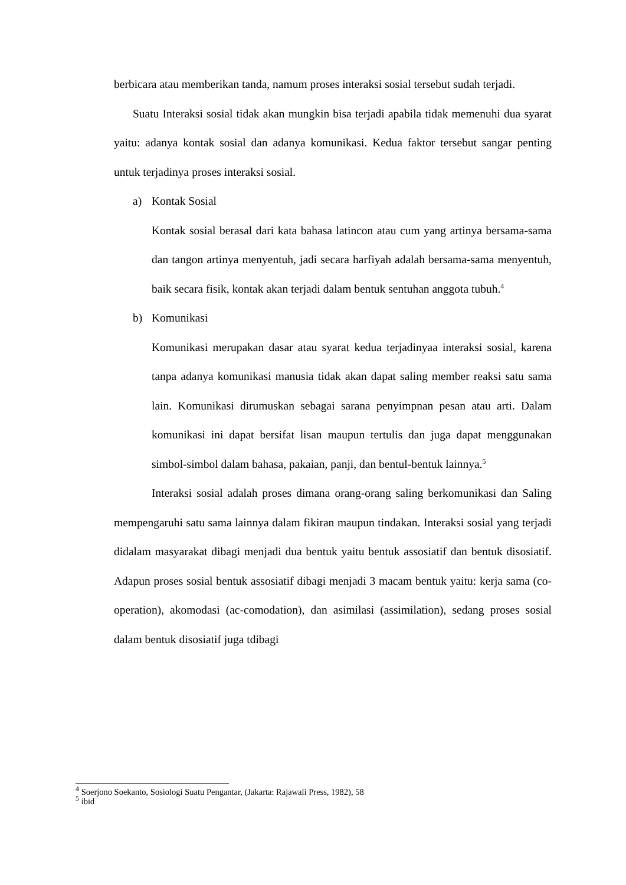berbicara atau memberikan tanda, namum proses interaksi sosial tersebut sudah terjadi.
Suatu Interaksi sosial tidak akan mungkin bisa terjadi apabila tidak memenuhi dua syarat yaitu: adanya kontak sosial dan adanya komunikasi. Kedua faktor tersebut sangar penting untuk terjadinya proses interaksi sosial.
a) Kontak Sosial
Kontak sosial berasal dari kata bahasa latincon atau cum yang artinya bersama-sama dan tangon artinya menyentuh, jadi secara harfiyah adalah bersama-sama menyentuh, baik secara fisik, kontak akan terjadi dalam bentuk sentuhan anggota tubuh.<sup>4</sup>
b) Komunikasi
Komunikasi merupakan dasar atau syarat kedua terjadinyaa interaksi sosial, karena tanpa adanya komunikasi manusia tidak akan dapat saling member reaksi satu sama lain. Komunikasi dirumuskan sebagai sarana penyimpnan pesan atau arti. Dalam komunikasi ini dapat bersifat lisan maupun tertulis dan juga dapat menggunakan simbol-simbol dalam bahasa, pakaian, panji, dan bentul-bentuk lainnya.<sup>5</sup>
Interaksi sosial adalah proses dimana orang-orang saling berkomunikasi dan Saling mempengaruhi satu sama lainnya dalam fikiran maupun tindakan. Interaksi sosial yang terjadi didalam masyarakat dibagi menjadi dua bentuk yaitu bentuk assosiatif dan bentuk disosiatif. Adapun proses sosial bentuk assosiatif dibagi menjadi 3 macam bentuk yaitu: kerja sama (co-operation), akomodasi (ac-comodation), dan asimilasi (assimilation), sedang proses sosial dalam bentuk disosiatif juga tdibagi
<sup>4</sup> Soerjono Soekanto, Sosiologi Suatu Pengantar, (Jakarta: Rajawali Press, 1982), 58
<sup>5</sup> ibid